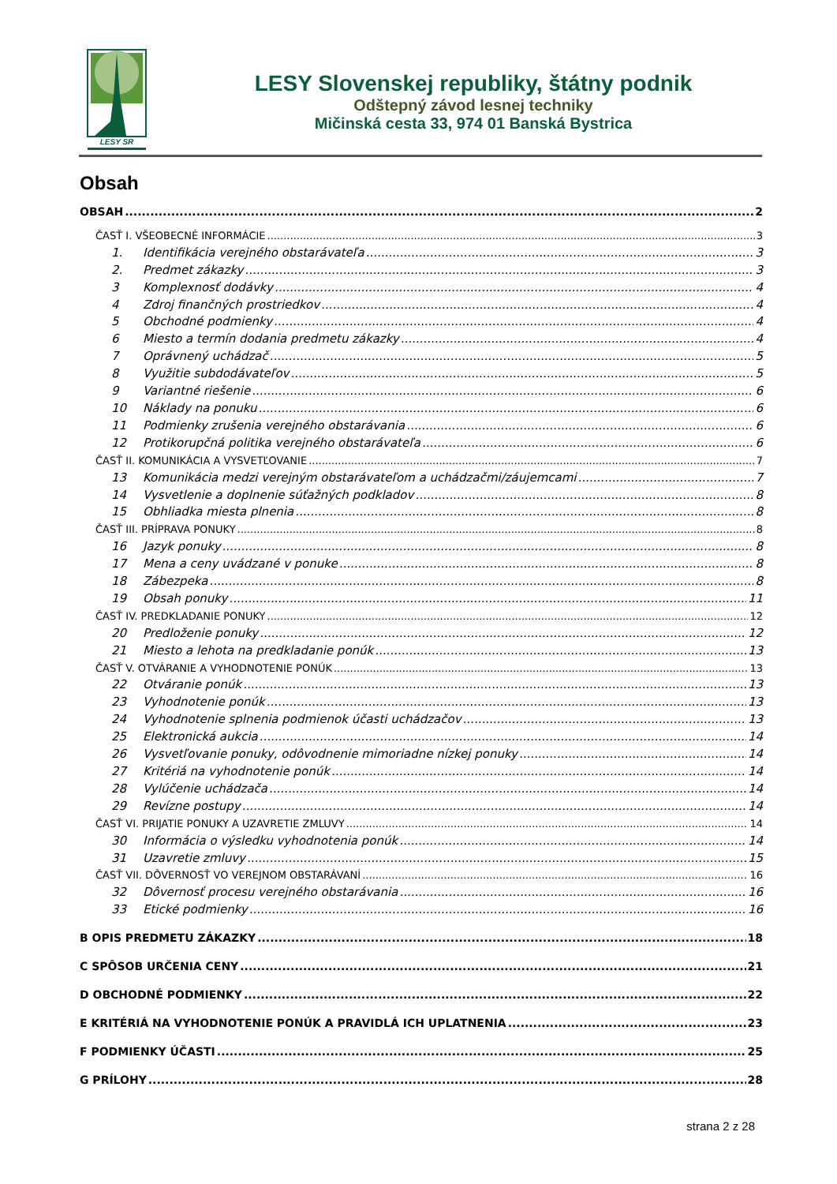LESY SR
LESY Slovenskej republiky, štátny podnik
Odštepný závod lesnej techniky
Mičinská cesta 33, 974 01 Banská Bystrica
Obsah
OBSAH 2
ČASŤ I. VŠEOBECNÉ INFORMÁCIE 3
1. Identifikácia verejného obstarávateľa 3
2. Predmet zákazky 3
3 Komplexnosť dodávky 4
4 Zdroj finančných prostriedkov 4
5 Obchodné podmienky 4
6 Miesto a termín dodania predmetu zákazky 4
7 Oprávnený uchádzač 5
8 Využitie subdodávateľov 5
9 Variantné riešenie 6
10 Náklady na ponuku 6
11 Podmienky zrušenia verejného obstarávania 6
12 Protikorupčná politika verejného obstarávateľa 6
ČASŤ II. KOMUNIKÁCIA A VYSVETĽOVANIE 7
13 Komunikácia medzi verejným obstarávateľom a uchádzačmi/záujemcami 7
14 Vysvetlenie a doplnenie súťažných podkladov 8
15 Obhliadka miesta plnenia 8
ČASŤ III. PRÍPRAVA PONUKY 8
16 Jazyk ponuky 8
17 Mena a ceny uvádzané v ponuke 8
18 Zábezpeka 8
19 Obsah ponuky 11
ČASŤ IV. PREDKLADANIE PONUKY 12
20 Predloženie ponuky 12
21 Miesto a lehota na predkladanie ponúk 13
ČASŤ V. OTVÁRANIE A VYHODNOTENIE PONÚK 13
22 Otváranie ponúk 13
23 Vyhodnotenie ponúk 13
24 Vyhodnotenie splnenia podmienok účasti uchádzačov 13
25 Elektronická aukcia 14
26 Vysvetľovanie ponuky, odôvodnenie mimoriadne nízkej ponuky 14
27 Kritériá na vyhodnotenie ponúk 14
28 Vylúčenie uchádzača 14
29 Revízne postupy 14
ČASŤ VI. PRIJATIE PONUKY A UZAVRETIE ZMLUVY 14
30 Informácia o výsledku vyhodnotenia ponúk 14
31 Uzavretie zmluvy 15
ČASŤ VII. DÔVERNOSŤ VO VEREJNOM OBSTARÁVANÍ 16
32 Dôvernosť procesu verejného obstarávania 16
33 Etické podmienky 16
B OPIS PREDMETU ZÁKAZKY 18
C SPÔSOB URČENIA CENY 21
D OBCHODNÉ PODMIENKY 22
E KRITÉRIÁ NA VYHODNOTENIE PONÚK A PRAVIDLÁ ICH UPLATNENIA 23
F PODMIENKY ÚČASTI 25
G PRÍLOHY 28
strana 2 z 28